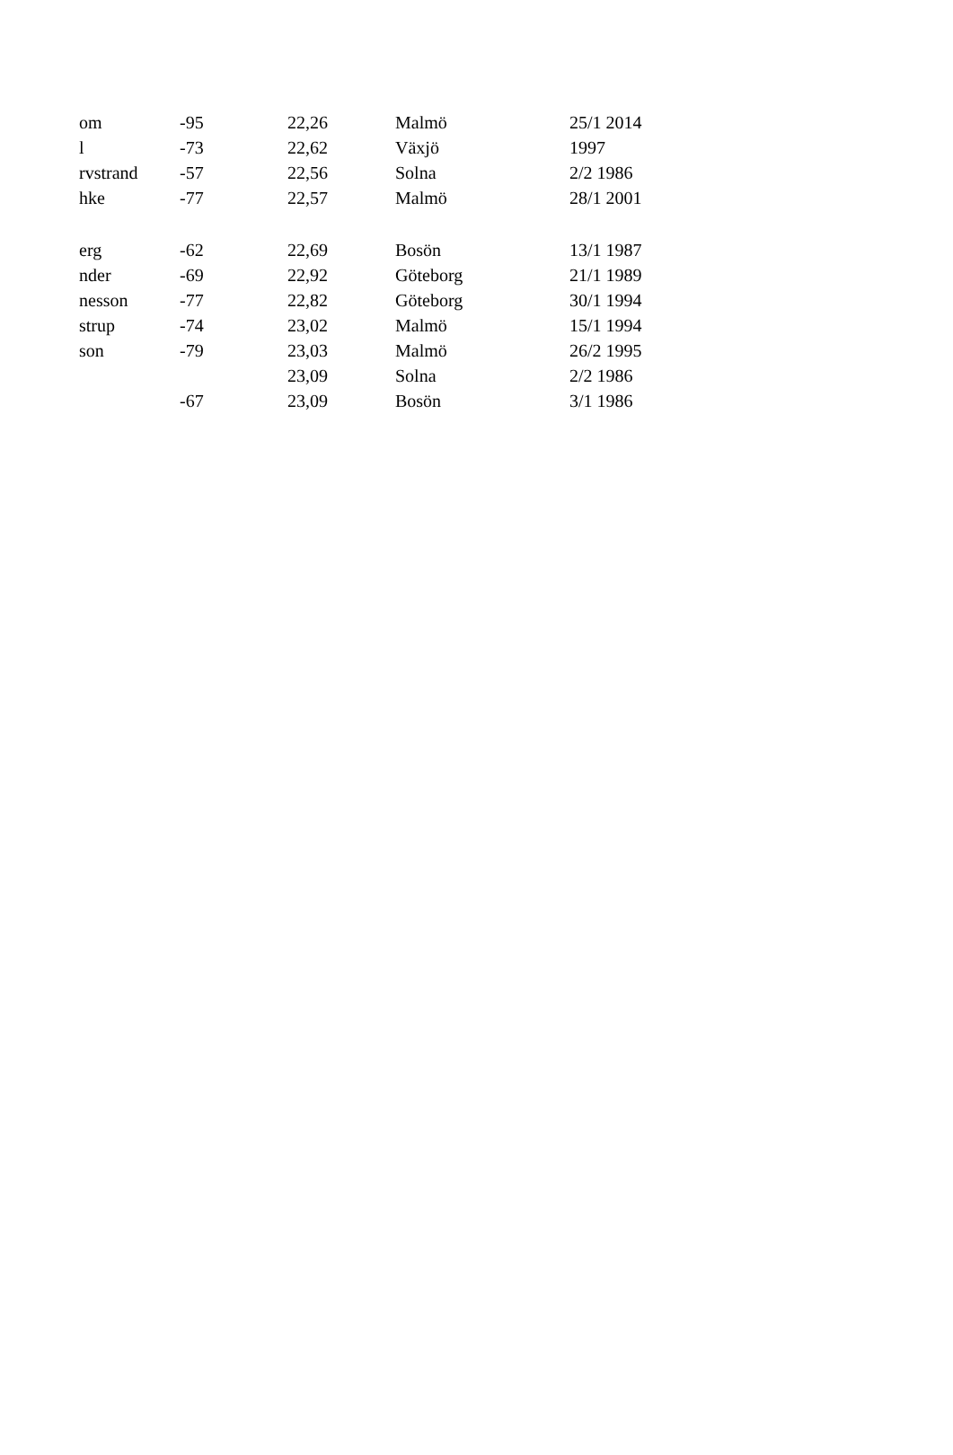| om | -95 | 22,26 | Malmö | 25/1 2014 |
| l | -73 | 22,62 | Växjö | 1997 |
| rvstrand | -57 | 22,56 | Solna | 2/2 1986 |
| hke | -77 | 22,57 | Malmö | 28/1 2001 |
| erg | -62 | 22,69 | Bosön | 13/1 1987 |
| nder | -69 | 22,92 | Göteborg | 21/1 1989 |
| nesson | -77 | 22,82 | Göteborg | 30/1 1994 |
| strup | -74 | 23,02 | Malmö | 15/1 1994 |
| son | -79 | 23,03 | Malmö | 26/2 1995 |
| | | 23,09 | Solna | 2/2 1986 |
| | -67 | 23,09 | Bosön | 3/1 1986 |